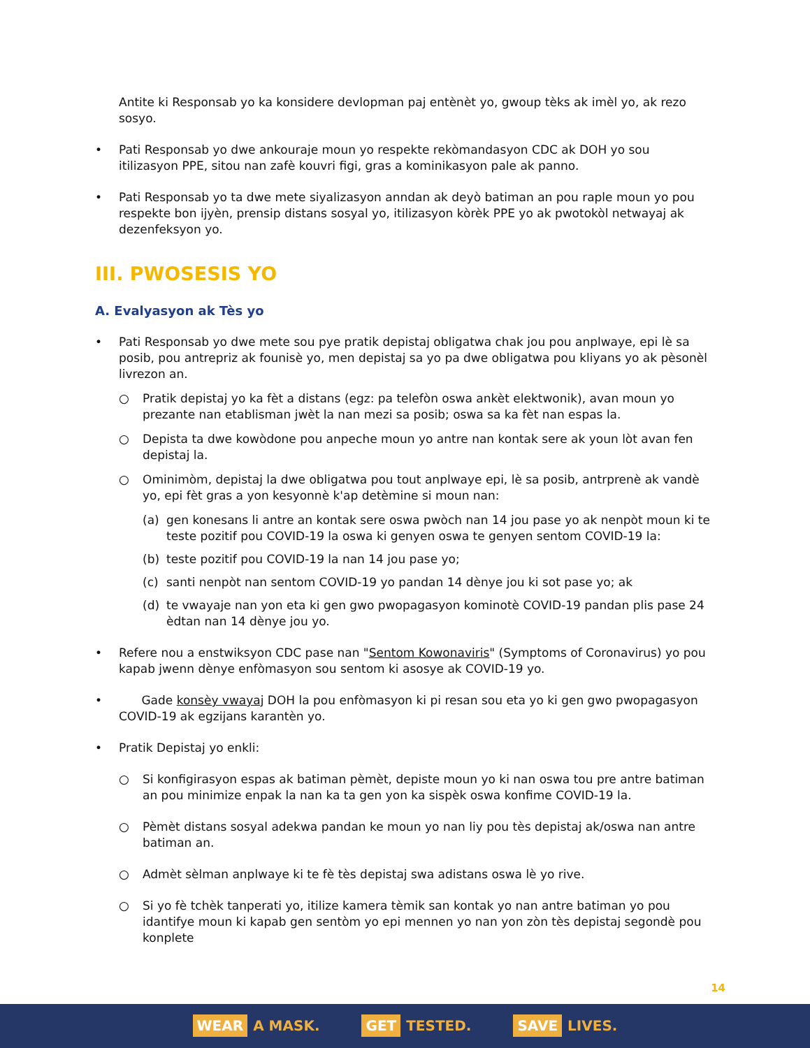Antite ki Responsab yo ka konsidere devlopman paj entènèt yo, gwoup tèks ak imèl yo, ak rezo sosyo.
• Pati Responsab yo dwe ankouraje moun yo respekte rekòmandasyon CDC ak DOH yo sou itilizasyon PPE, sitou nan zafè kouvri figi, gras a kominikasyon pale ak panno.
• Pati Responsab yo ta dwe mete siyalizasyon anndan ak deyò batiman an pou raple moun yo pou respekte bon ijyèn, prensip distans sosyal yo, itilizasyon kòrèk PPE yo ak pwotokòl netwayaj ak dezenfeksyon yo.
III. PWOSESIS YO
A. Evalyasyon ak Tès yo
• Pati Responsab yo dwe mete sou pye pratik depistaj obligatwa chak jou pou anplwaye, epi lè sa posib, pou antrepriz ak founisè yo, men depistaj sa yo pa dwe obligatwa pou kliyans yo ak pèsonèl livrezon an.
○ Pratik depistaj yo ka fèt a distans (egz: pa telefòn oswa ankèt elektwonik), avan moun yo prezante nan etablisman jwèt la nan mezi sa posib; oswa sa ka fèt nan espas la.
○ Depista ta dwe kowòdone pou anpeche moun yo antre nan kontak sere ak youn lòt avan fen depistaj la.
○ Ominimòm, depistaj la dwe obligatwa pou tout anplwaye epi, lè sa posib, antrprenè ak vandè yo, epi fèt gras a yon kesyonnè k'ap detèmine si moun nan:
(a) gen konesans li antre an kontak sere oswa pwòch nan 14 jou pase yo ak nenpòt moun ki te teste pozitif pou COVID-19 la oswa ki genyen oswa te genyen sentom COVID-19 la:
(b) teste pozitif pou COVID-19 la nan 14 jou pase yo;
(c) santi nenpòt nan sentom COVID-19 yo pandan 14 dènye jou ki sot pase yo; ak
(d) te vwayaje nan yon eta ki gen gwo pwopagasyon kominotè COVID-19 pandan plis pase 24 èdtan nan 14 dènye jou yo.
• Refere nou a enstwiksyon CDC pase nan "Sentom Kowonaviris" (Symptoms of Coronavirus) yo pou kapab jwenn dènye enfòmasyon sou sentom ki asosye ak COVID-19 yo.
• Gade konsèy vwayaj DOH la pou enfòmasyon ki pi resan sou eta yo ki gen gwo pwopagasyon COVID-19 ak egzijans karantèn yo.
• Pratik Depistaj yo enkli:
○ Si konfigirasyon espas ak batiman pèmèt, depiste moun yo ki nan oswa tou pre antre batiman an pou minimize enpak la nan ka ta gen yon ka sispèk oswa konfime COVID-19 la.
○ Pèmèt distans sosyal adekwa pandan ke moun yo nan liy pou tès depistaj ak/oswa nan antre batiman an.
○ Admèt sèlman anplwaye ki te fè tès depistaj swa adistans oswa lè yo rive.
○ Si yo fè tchèk tanperati yo, itilize kamera tèmik san kontak yo nan antre batiman yo pou idantifye moun ki kapab gen sentòm yo epi mennen yo nan yon zòn tès depistaj segondè pou konplete
14
WEAR A MASK. GET TESTED. SAVE LIVES.